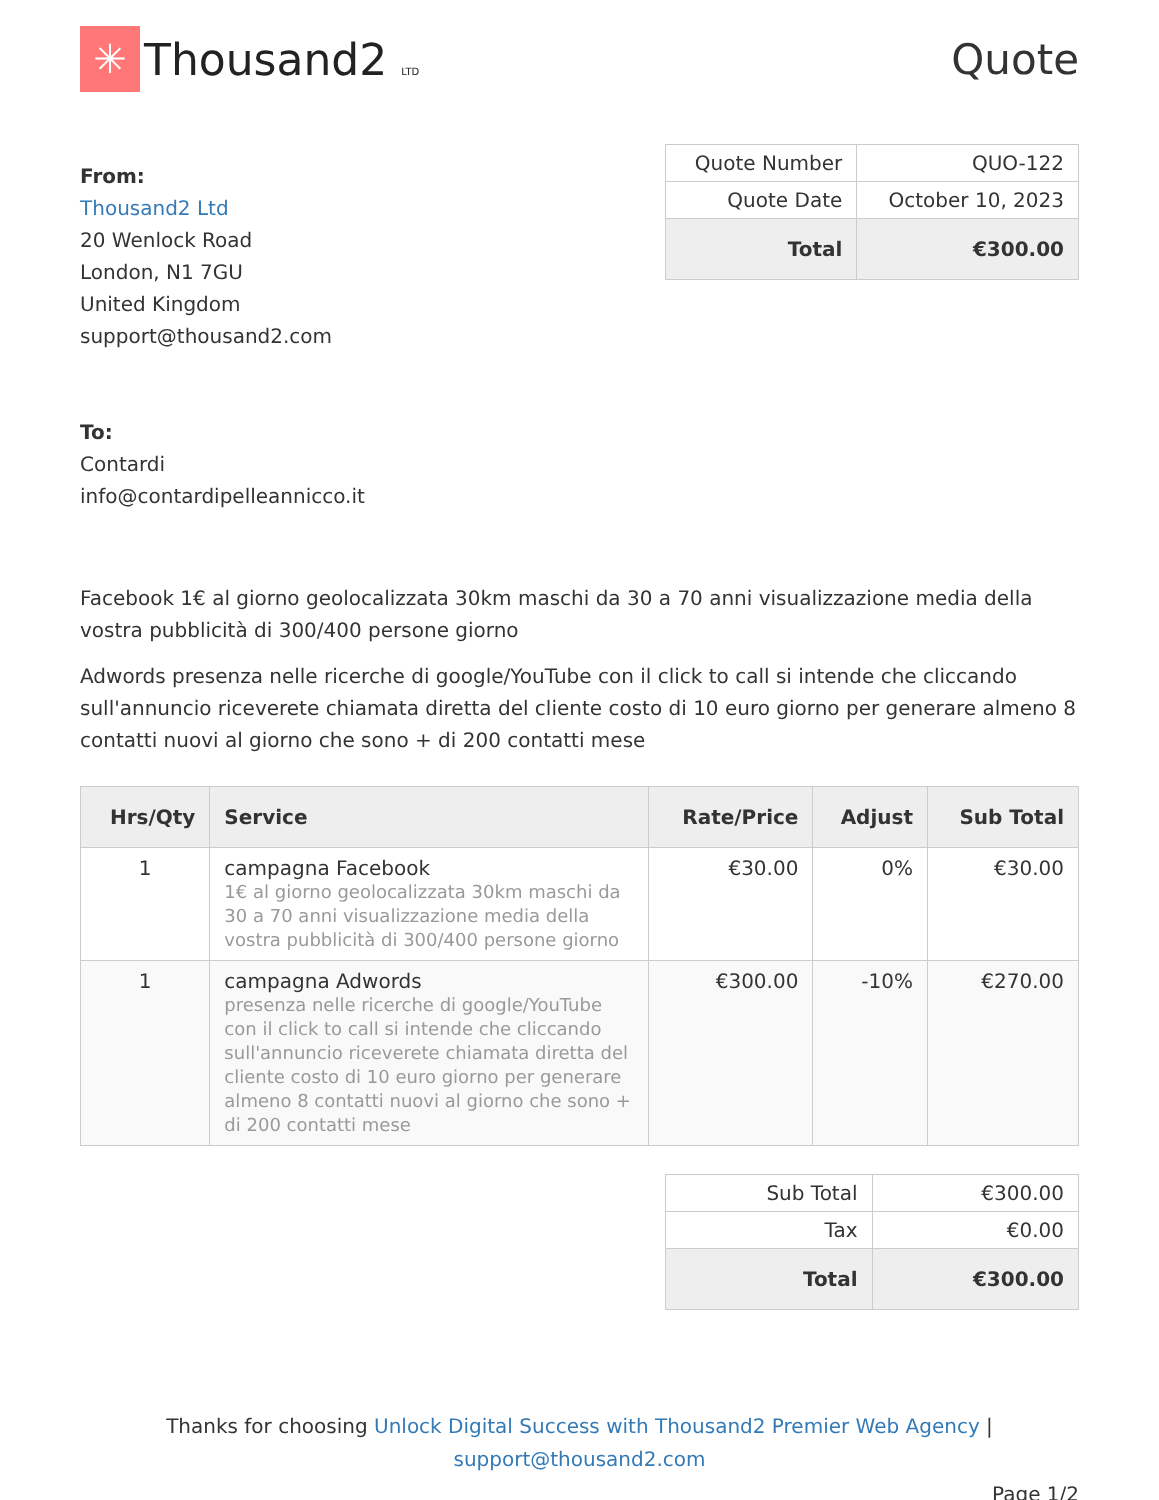✳
Thousand2 LTD
Quote
From:
Thousand2 Ltd
20 Wenlock Road
London, N1 7GU
United Kingdom
support@thousand2.com
To:
Contardi
info@contardipelleannicco.it
| Quote Number | QUO-122 |
| Quote Date | October 10, 2023 |
| Total | €300.00 |
Facebook 1€ al giorno geolocalizzata 30km maschi da 30 a 70 anni visualizzazione media della vostra pubblicità di 300/400 persone giorno
Adwords presenza nelle ricerche di google/YouTube con il click to call si intende che cliccando sull'annuncio riceverete chiamata diretta del cliente costo di 10 euro giorno per generare almeno 8 contatti nuovi al giorno che sono + di 200 contatti mese
| Hrs/Qty | Service | Rate/Price | Adjust | Sub Total |
| --- | --- | --- | --- | --- |
| 1 | campagna Facebook 1€ al giorno geolocalizzata 30km maschi da 30 a 70 anni visualizzazione media della vostra pubblicità di 300/400 persone giorno | €30.00 | 0% | €30.00 |
| 1 | campagna Adwords presenza nelle ricerche di google/YouTube con il click to call si intende che cliccando sull'annuncio riceverete chiamata diretta del cliente costo di 10 euro giorno per generare almeno 8 contatti nuovi al giorno che sono + di 200 contatti mese | €300.00 | -10% | €270.00 |
| Sub Total | €300.00 |
| Tax | €0.00 |
| Total | €300.00 |
Thanks for choosing Unlock Digital Success with Thousand2 Premier Web Agency |
support@thousand2.com
Page 1/2